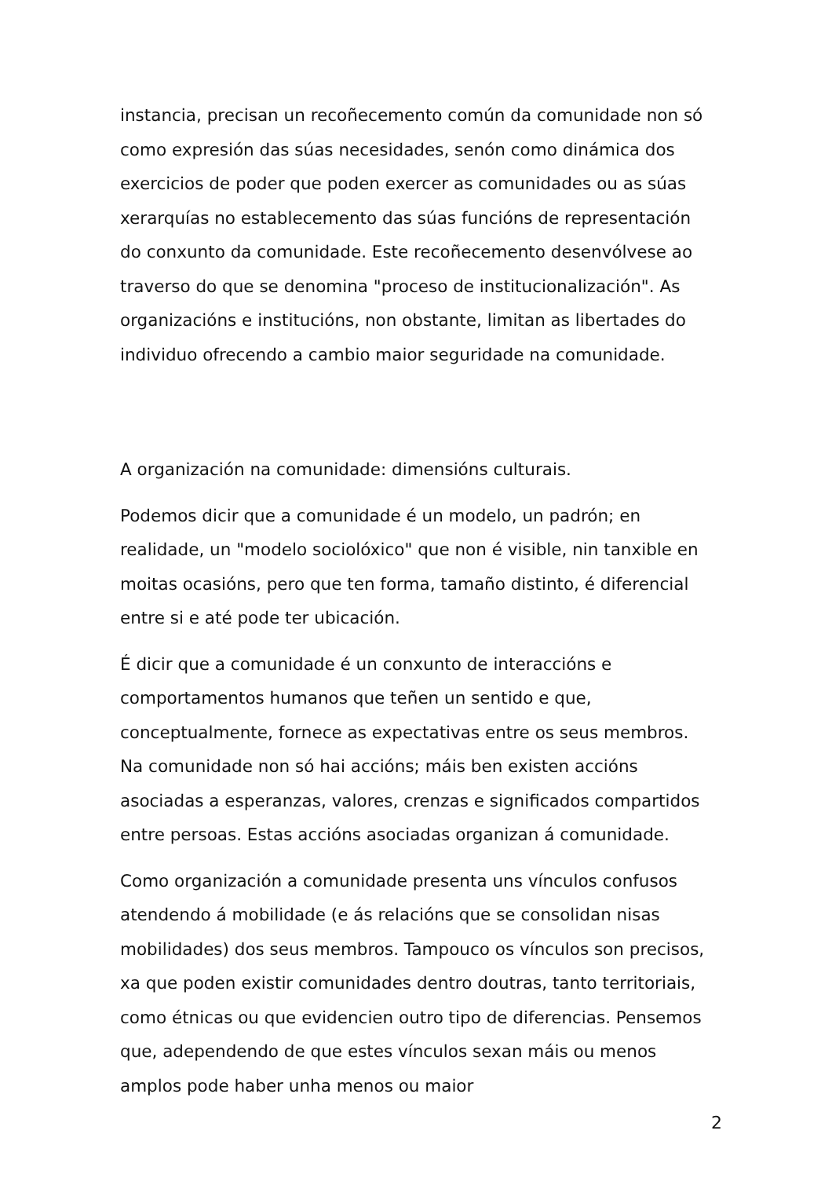instancia, precisan un recoñecemento común da comunidade non só como expresión das súas necesidades, senón como dinámica dos exercicios de poder que poden exercer as comunidades ou as súas xerarquías no establecemento das súas funcións de representación do conxunto da comunidade. Este recoñecemento desenvólvese ao traverso do que se denomina "proceso de institucionalización". As organizacións e institucións, non obstante, limitan as libertades do individuo ofrecendo a cambio maior seguridade na comunidade.
A organización na comunidade: dimensións culturais.
Podemos dicir que a comunidade é un modelo, un padrón; en realidade, un "modelo sociolóxico" que non é visible, nin tanxible en moitas ocasións, pero que ten forma, tamaño distinto, é diferencial entre si e até pode ter ubicación.
É dicir que a comunidade é un conxunto de interaccións e comportamentos humanos que teñen un sentido e que, conceptualmente, fornece as expectativas entre os seus membros. Na comunidade non só hai accións; máis ben existen accións asociadas a esperanzas, valores, crenzas e significados compartidos entre persoas. Estas accións asociadas organizan á comunidade.
Como organización a comunidade presenta uns vínculos confusos atendendo á mobilidade (e ás relacións que se consolidan nisas mobilidades) dos seus membros. Tampouco os vínculos son precisos, xa que poden existir comunidades dentro doutras, tanto territoriais, como étnicas ou que evidencien outro tipo de diferencias. Pensemos que, adependendo de que estes vínculos sexan máis ou menos amplos pode haber unha menos ou maior
2